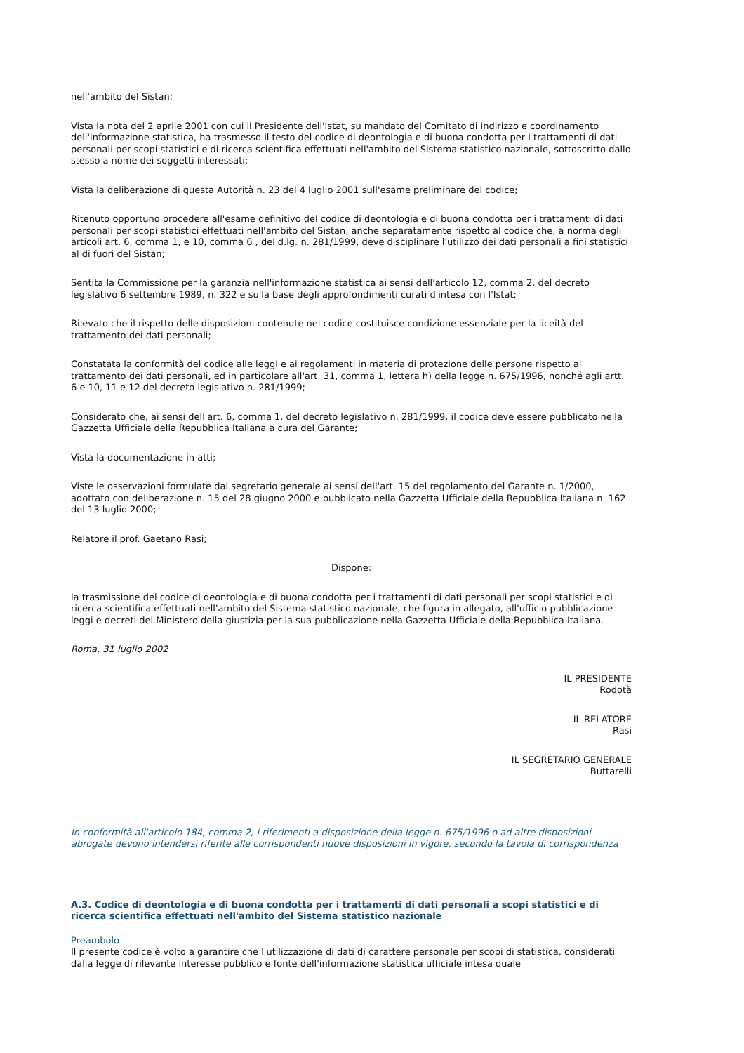nell'ambito del Sistan;
Vista la nota del 2 aprile 2001 con cui il Presidente dell'Istat, su mandato del Comitato di indirizzo e coordinamento dell'informazione statistica, ha trasmesso il testo del codice di deontologia e di buona condotta per i trattamenti di dati personali per scopi statistici e di ricerca scientifica effettuati nell'ambito del Sistema statistico nazionale, sottoscritto dallo stesso a nome dei soggetti interessati;
Vista la deliberazione di questa Autorità n. 23 del 4 luglio 2001 sull'esame preliminare del codice;
Ritenuto opportuno procedere all'esame definitivo del codice di deontologia e di buona condotta per i trattamenti di dati personali per scopi statistici effettuati nell'ambito del Sistan, anche separatamente rispetto al codice che, a norma degli articoli art. 6, comma 1, e 10, comma 6 , del d.lg. n. 281/1999, deve disciplinare l'utilizzo dei dati personali a fini statistici al di fuori del Sistan;
Sentita la Commissione per la garanzia nell'informazione statistica ai sensi dell'articolo 12, comma 2, del decreto legislativo 6 settembre 1989, n. 322 e sulla base degli approfondimenti curati d'intesa con l'Istat;
Rilevato che il rispetto delle disposizioni contenute nel codice costituisce condizione essenziale per la liceità del trattamento dei dati personali;
Constatata la conformità del codice alle leggi e ai regolamenti in materia di protezione delle persone rispetto al trattamento dei dati personali, ed in particolare all'art. 31, comma 1, lettera h) della legge n. 675/1996, nonché agli artt. 6 e 10, 11 e 12 del decreto legislativo n. 281/1999;
Considerato che, ai sensi dell'art. 6, comma 1, del decreto legislativo n. 281/1999, il codice deve essere pubblicato nella Gazzetta Ufficiale della Repubblica Italiana a cura del Garante;
Vista la documentazione in atti;
Viste le osservazioni formulate dal segretario generale ai sensi dell'art. 15 del regolamento del Garante n. 1/2000, adottato con deliberazione n. 15 del 28 giugno 2000 e pubblicato nella Gazzetta Ufficiale della Repubblica Italiana n. 162 del 13 luglio 2000;
Relatore il prof. Gaetano Rasi;
Dispone:
la trasmissione del codice di deontologia e di buona condotta per i trattamenti di dati personali per scopi statistici e di ricerca scientifica effettuati nell'ambito del Sistema statistico nazionale, che figura in allegato, all'ufficio pubblicazione leggi e decreti del Ministero della giustizia per la sua pubblicazione nella Gazzetta Ufficiale della Repubblica Italiana.
Roma, 31 luglio 2002
IL PRESIDENTE
Rodotà
IL RELATORE
Rasi
IL SEGRETARIO GENERALE
Buttarelli
In conformità all'articolo 184, comma 2, i riferimenti a disposizione della legge n. 675/1996 o ad altre disposizioni abrogate devono intendersi riferite alle corrispondenti nuove disposizioni in vigore, secondo la tavola di corrispondenza
A.3. Codice di deontologia e di buona condotta per i trattamenti di dati personali a scopi statistici e di ricerca scientifica effettuati nell'ambito del Sistema statistico nazionale
Preambolo
Il presente codice è volto a garantire che l'utilizzazione di dati di carattere personale per scopi di statistica, considerati dalla legge di rilevante interesse pubblico e fonte dell'informazione statistica ufficiale intesa quale